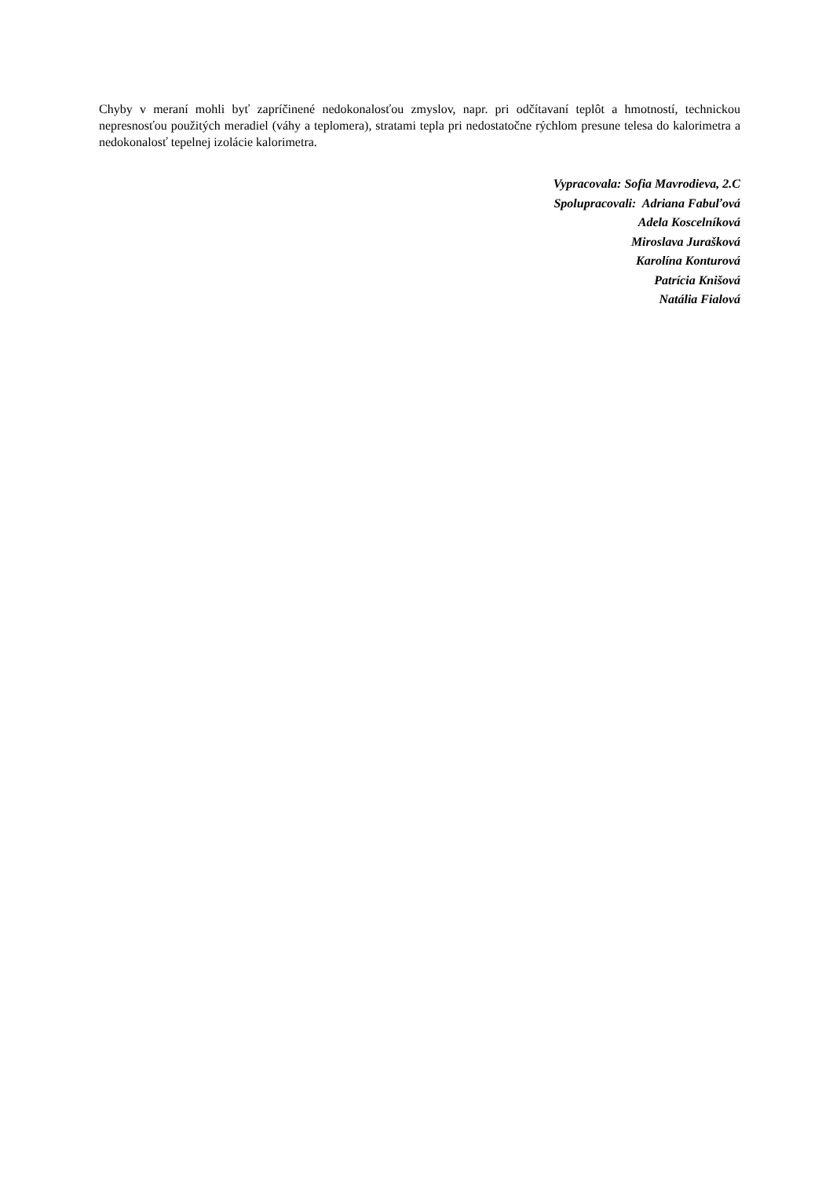Chyby v meraní mohli byť zapríčinené nedokonalosťou zmyslov, napr. pri odčítavaní teplôt a hmotností, technickou nepresnosťou použitých meradiel (váhy a teplomera), stratami tepla pri nedostatočne rýchlom presune telesa do kalorimetra a nedokonalosť tepelnej izolácie kalorimetra.
Vypracovala: Sofia Mavrodieva, 2.C
Spolupracovali: Adriana Fabuľová
Adela Koscelníková
Miroslava Jurašková
Karolína Konturová
Patrícia Knišová
Natália Fialová